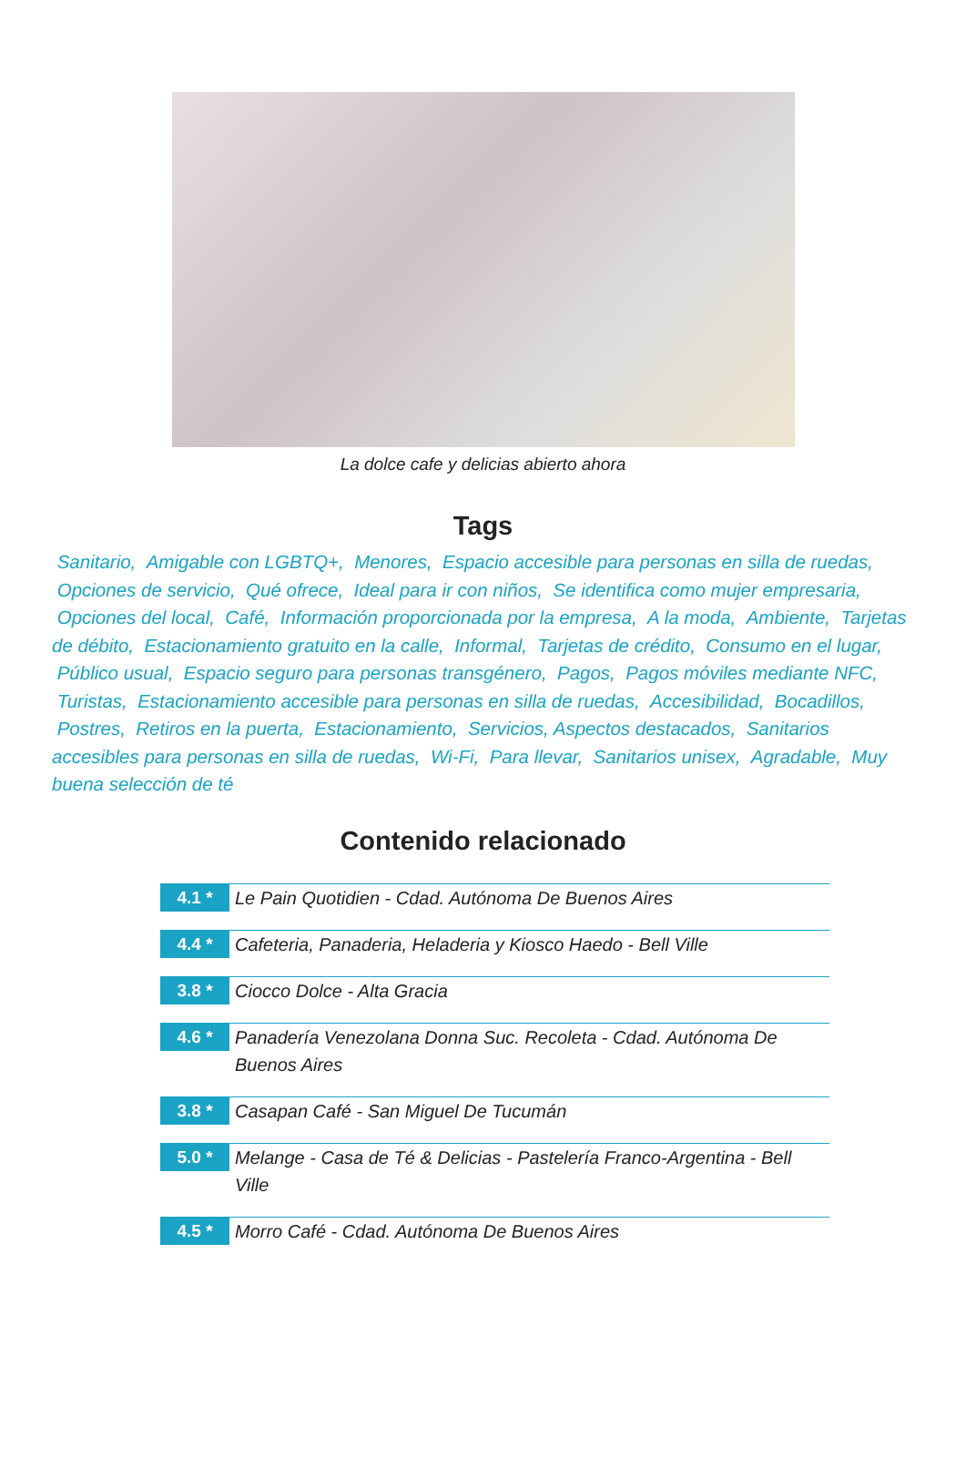La dolce cafe y delicias abierto ahora
Tags
Sanitario, Amigable con LGBTQ+, Menores, Espacio accesible para personas en silla de ruedas, Opciones de servicio, Qué ofrece, Ideal para ir con niños, Se identifica como mujer empresaria, Opciones del local, Café, Información proporcionada por la empresa, A la moda, Ambiente, Tarjetas de débito, Estacionamiento gratuito en la calle, Informal, Tarjetas de crédito, Consumo en el lugar, Público usual, Espacio seguro para personas transgénero, Pagos, Pagos móviles mediante NFC, Turistas, Estacionamiento accesible para personas en silla de ruedas, Accesibilidad, Bocadillos, Postres, Retiros en la puerta, Estacionamiento, Servicios, Aspectos destacados, Sanitarios accesibles para personas en silla de ruedas, Wi-Fi, Para llevar, Sanitarios unisex, Agradable, Muy buena selección de té
Contenido relacionado
4.1 *
Le Pain Quotidien - Cdad. Autónoma De Buenos Aires
4.4 *
Cafeteria, Panaderia, Heladeria y Kiosco Haedo - Bell Ville
3.8 *
Ciocco Dolce - Alta Gracia
4.6 *
Panadería Venezolana Donna Suc. Recoleta - Cdad. Autónoma De Buenos Aires
3.8 *
Casapan Café - San Miguel De Tucumán
5.0 *
Melange - Casa de Té & Delicias - Pastelería Franco-Argentina - Bell Ville
4.5 *
Morro Café - Cdad. Autónoma De Buenos Aires